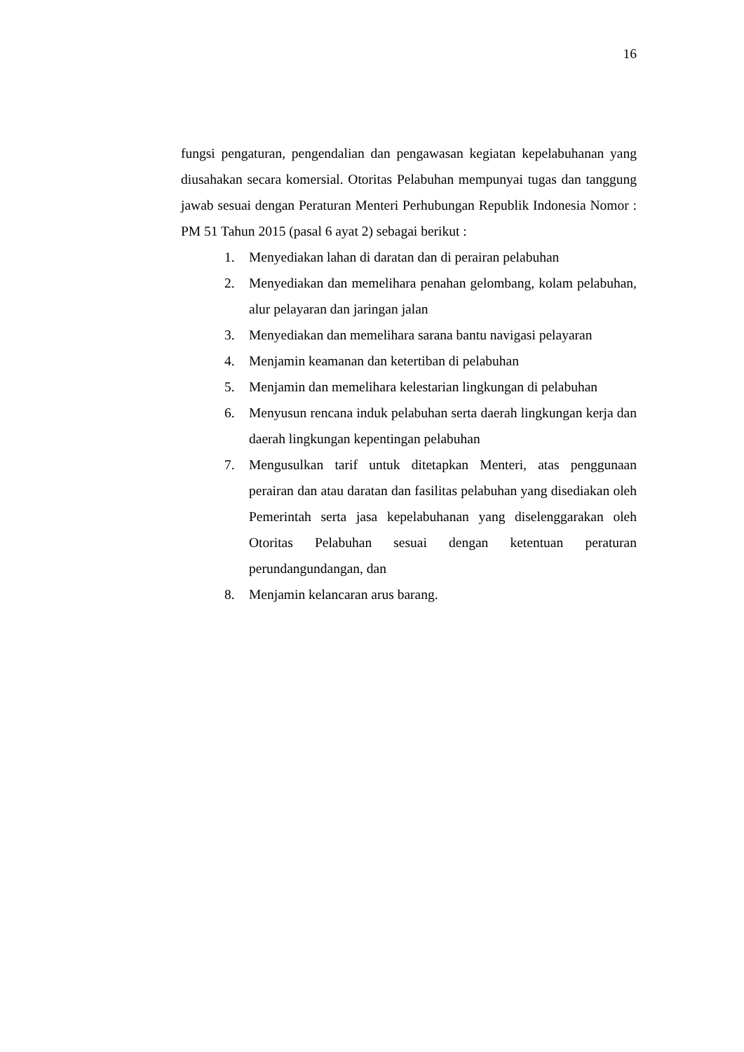16
fungsi pengaturan, pengendalian dan pengawasan kegiatan kepelabuhanan yang diusahakan secara komersial. Otoritas Pelabuhan mempunyai tugas dan tanggung jawab sesuai dengan Peraturan Menteri Perhubungan Republik Indonesia Nomor : PM 51 Tahun 2015 (pasal 6 ayat 2) sebagai berikut :
1. Menyediakan lahan di daratan dan di perairan pelabuhan
2. Menyediakan dan memelihara penahan gelombang, kolam pelabuhan, alur pelayaran dan jaringan jalan
3. Menyediakan dan memelihara sarana bantu navigasi pelayaran
4. Menjamin keamanan dan ketertiban di pelabuhan
5. Menjamin dan memelihara kelestarian lingkungan di pelabuhan
6. Menyusun rencana induk pelabuhan serta daerah lingkungan kerja dan daerah lingkungan kepentingan pelabuhan
7. Mengusulkan tarif untuk ditetapkan Menteri, atas penggunaan perairan dan atau daratan dan fasilitas pelabuhan yang disediakan oleh Pemerintah serta jasa kepelabuhanan yang diselenggarakan oleh Otoritas Pelabuhan sesuai dengan ketentuan peraturan perundangundangan, dan
8. Menjamin kelancaran arus barang.